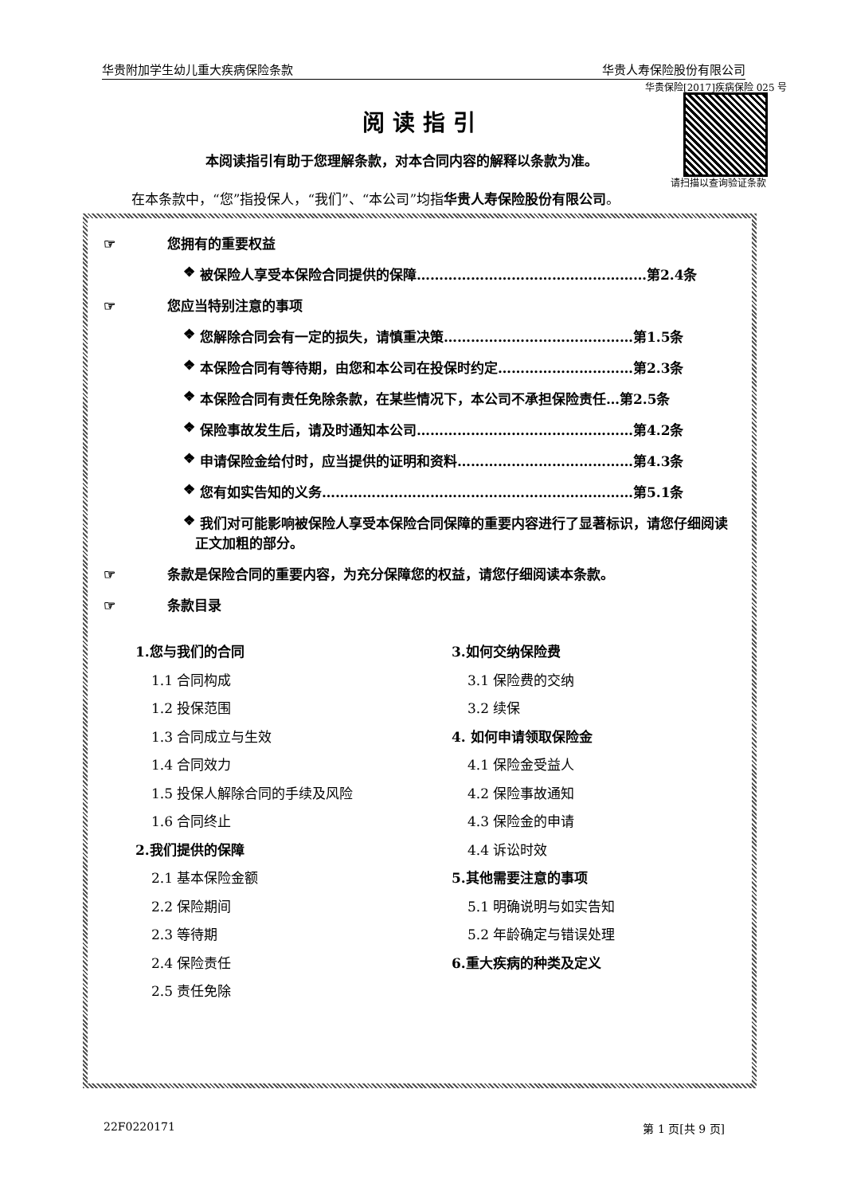华贵附加学生幼儿重大疾病保险条款 华贵人寿保险股份有限公司
华贵保险[2017]疾病保险 025 号
请扫描以查询验证条款
阅读指引
本阅读指引有助于您理解条款，对本合同内容的解释以条款为准。
在本条款中，“您”指投保人，“我们”、“本公司”均指华贵人寿保险股份有限公司。
☞ 您拥有的重要权益
❖ 被保险人享受本保险合同提供的保障……………………………………………第2.4条
☞ 您应当特别注意的事项
❖ 您解除合同会有一定的损失，请慎重决策……………………………………第1.5条
❖ 本保险合同有等待期，由您和本公司在投保时约定…………………………第2.3条
❖ 本保险合同有责任免除条款，在某些情况下，本公司不承担保险责任…第2.5条
❖ 保险事故发生后，请及时通知本公司…………………………………………第4.2条
❖ 申请保险金给付时，应当提供的证明和资料…………………………………第4.3条
❖ 您有如实告知的义务……………………………………………………………第5.1条
❖ 我们对可能影响被保险人享受本保险合同保障的重要内容进行了显著标识，请您仔细阅读正文加粗的部分。
☞ 条款是保险合同的重要内容，为充分保障您的权益，请您仔细阅读本条款。
☞ 条款目录
1.您与我们的合同
1.1 合同构成
1.2 投保范围
1.3 合同成立与生效
1.4 合同效力
1.5 投保人解除合同的手续及风险
1.6 合同终止
2.我们提供的保障
2.1 基本保险金额
2.2 保险期间
2.3 等待期
2.4 保险责任
2.5 责任免除
3.如何交纳保险费
3.1 保险费的交纳
3.2 续保
4. 如何申请领取保险金
4.1 保险金受益人
4.2 保险事故通知
4.3 保险金的申请
4.4 诉讼时效
5.其他需要注意的事项
5.1 明确说明与如实告知
5.2 年龄确定与错误处理
6.重大疾病的种类及定义
22F0220171 第 1 页[共 9 页]